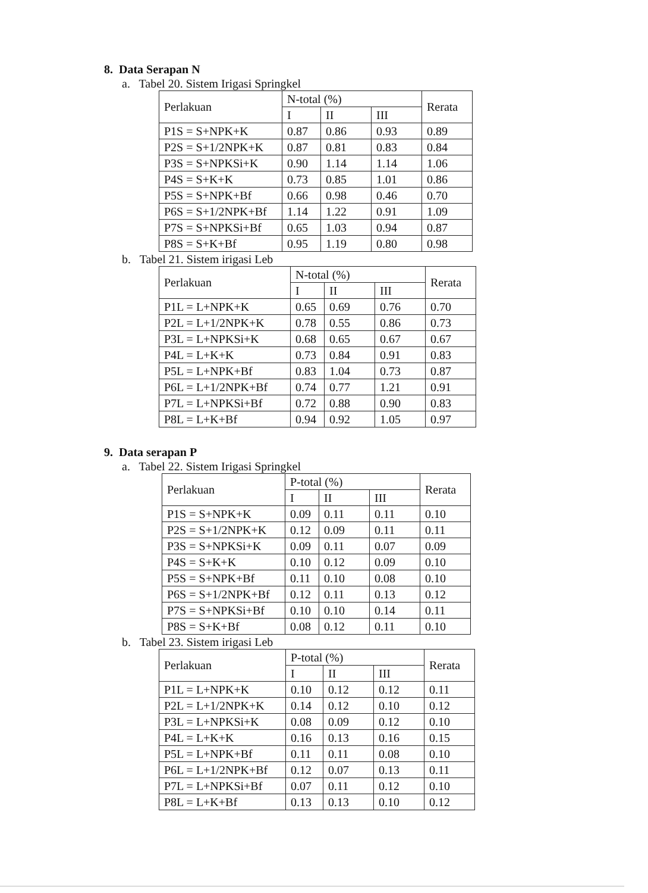8. Data Serapan N
a. Tabel 20. Sistem Irigasi Springkel
| Perlakuan | N-total (%) | | | Rerata |
| --- | --- | --- | --- | --- |
| | I | II | III | |
| P1S = S+NPK+K | 0.87 | 0.86 | 0.93 | 0.89 |
| P2S = S+1/2NPK+K | 0.87 | 0.81 | 0.83 | 0.84 |
| P3S = S+NPKSi+K | 0.90 | 1.14 | 1.14 | 1.06 |
| P4S = S+K+K | 0.73 | 0.85 | 1.01 | 0.86 |
| P5S = S+NPK+Bf | 0.66 | 0.98 | 0.46 | 0.70 |
| P6S = S+1/2NPK+Bf | 1.14 | 1.22 | 0.91 | 1.09 |
| P7S = S+NPKSi+Bf | 0.65 | 1.03 | 0.94 | 0.87 |
| P8S = S+K+Bf | 0.95 | 1.19 | 0.80 | 0.98 |
b. Tabel 21. Sistem irigasi Leb
| Perlakuan | N-total (%) | | | Rerata |
| --- | --- | --- | --- | --- |
| | I | II | III | |
| P1L = L+NPK+K | 0.65 | 0.69 | 0.76 | 0.70 |
| P2L = L+1/2NPK+K | 0.78 | 0.55 | 0.86 | 0.73 |
| P3L = L+NPKSi+K | 0.68 | 0.65 | 0.67 | 0.67 |
| P4L = L+K+K | 0.73 | 0.84 | 0.91 | 0.83 |
| P5L = L+NPK+Bf | 0.83 | 1.04 | 0.73 | 0.87 |
| P6L = L+1/2NPK+Bf | 0.74 | 0.77 | 1.21 | 0.91 |
| P7L = L+NPKSi+Bf | 0.72 | 0.88 | 0.90 | 0.83 |
| P8L = L+K+Bf | 0.94 | 0.92 | 1.05 | 0.97 |
9. Data serapan P
a. Tabel 22. Sistem Irigasi Springkel
| Perlakuan | P-total (%) | | | Rerata |
| --- | --- | --- | --- | --- |
| | I | II | III | |
| P1S = S+NPK+K | 0.09 | 0.11 | 0.11 | 0.10 |
| P2S = S+1/2NPK+K | 0.12 | 0.09 | 0.11 | 0.11 |
| P3S = S+NPKSi+K | 0.09 | 0.11 | 0.07 | 0.09 |
| P4S = S+K+K | 0.10 | 0.12 | 0.09 | 0.10 |
| P5S = S+NPK+Bf | 0.11 | 0.10 | 0.08 | 0.10 |
| P6S = S+1/2NPK+Bf | 0.12 | 0.11 | 0.13 | 0.12 |
| P7S = S+NPKSi+Bf | 0.10 | 0.10 | 0.14 | 0.11 |
| P8S = S+K+Bf | 0.08 | 0.12 | 0.11 | 0.10 |
b. Tabel 23. Sistem irigasi Leb
| Perlakuan | P-total (%) | | | Rerata |
| --- | --- | --- | --- | --- |
| | I | II | III | |
| P1L = L+NPK+K | 0.10 | 0.12 | 0.12 | 0.11 |
| P2L = L+1/2NPK+K | 0.14 | 0.12 | 0.10 | 0.12 |
| P3L = L+NPKSi+K | 0.08 | 0.09 | 0.12 | 0.10 |
| P4L = L+K+K | 0.16 | 0.13 | 0.16 | 0.15 |
| P5L = L+NPK+Bf | 0.11 | 0.11 | 0.08 | 0.10 |
| P6L = L+1/2NPK+Bf | 0.12 | 0.07 | 0.13 | 0.11 |
| P7L = L+NPKSi+Bf | 0.07 | 0.11 | 0.12 | 0.10 |
| P8L = L+K+Bf | 0.13 | 0.13 | 0.10 | 0.12 |